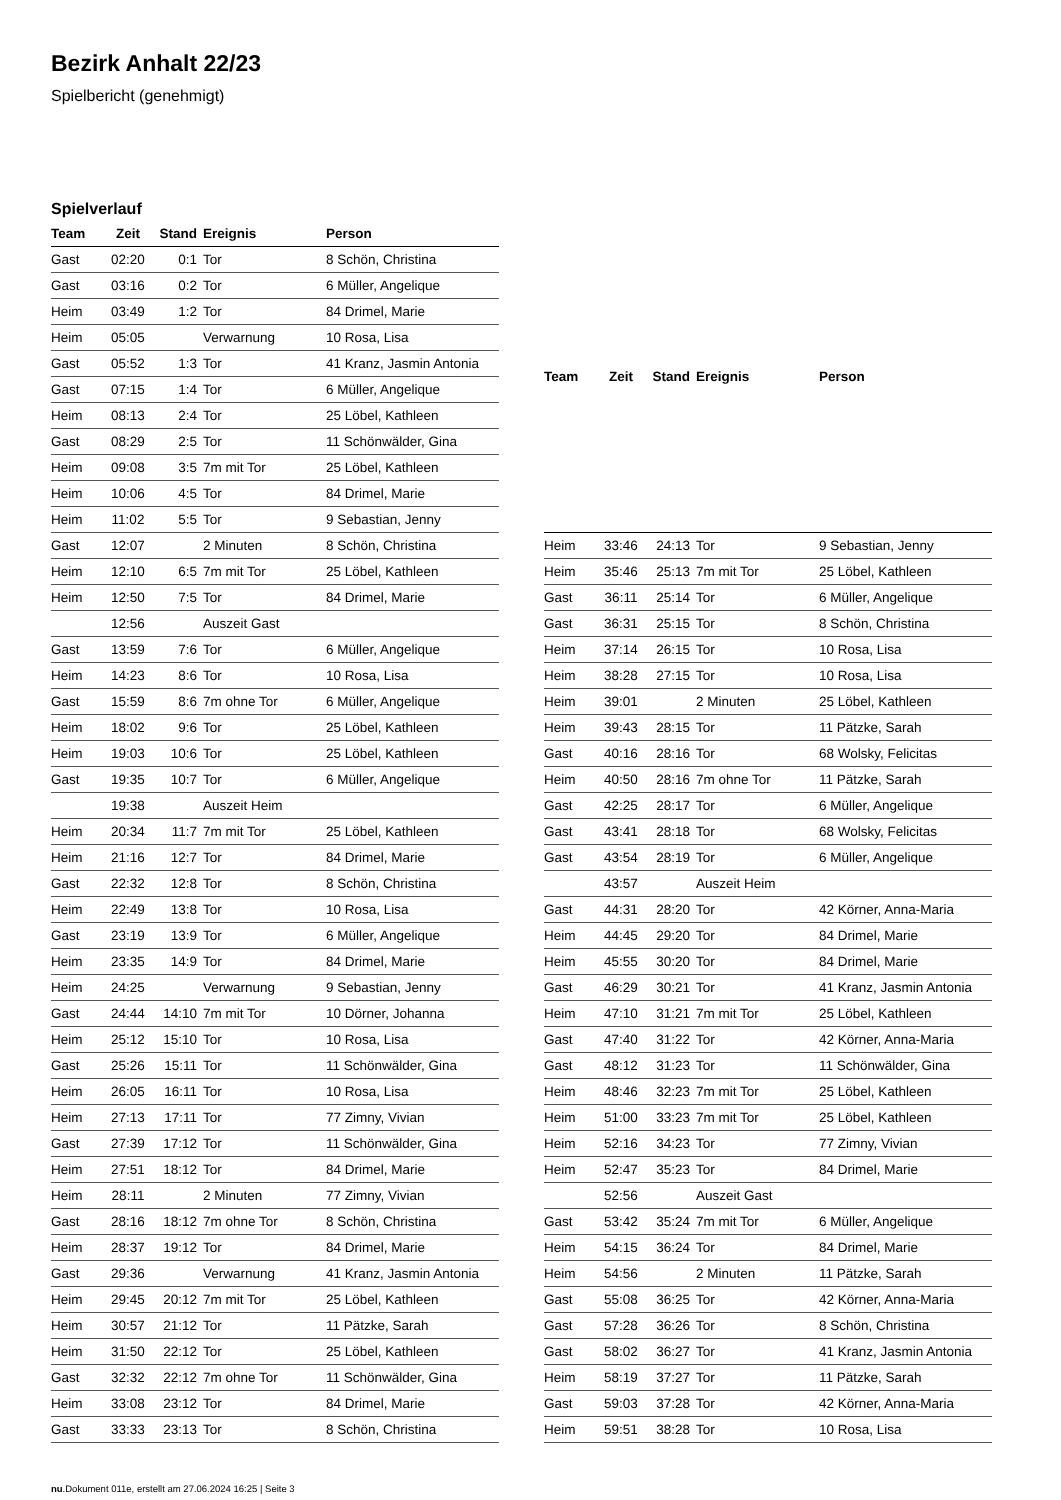Bezirk Anhalt 22/23
Spielbericht (genehmigt)
Spielverlauf
| Team | Zeit | Stand | Ereignis | Person |
| --- | --- | --- | --- | --- |
| Gast | 02:20 | 0:1 | Tor | 8 Schön, Christina |
| Gast | 03:16 | 0:2 | Tor | 6 Müller, Angelique |
| Heim | 03:49 | 1:2 | Tor | 84 Drimel, Marie |
| Heim | 05:05 | | Verwarnung | 10 Rosa, Lisa |
| Gast | 05:52 | 1:3 | Tor | 41 Kranz, Jasmin Antonia |
| Gast | 07:15 | 1:4 | Tor | 6 Müller, Angelique |
| Heim | 08:13 | 2:4 | Tor | 25 Löbel, Kathleen |
| Gast | 08:29 | 2:5 | Tor | 11 Schönwälder, Gina |
| Heim | 09:08 | 3:5 | 7m mit Tor | 25 Löbel, Kathleen |
| Heim | 10:06 | 4:5 | Tor | 84 Drimel, Marie |
| Heim | 11:02 | 5:5 | Tor | 9 Sebastian, Jenny |
| Gast | 12:07 | | 2 Minuten | 8 Schön, Christina |
| Heim | 12:10 | 6:5 | 7m mit Tor | 25 Löbel, Kathleen |
| Heim | 12:50 | 7:5 | Tor | 84 Drimel, Marie |
| | 12:56 | | Auszeit Gast | |
| Gast | 13:59 | 7:6 | Tor | 6 Müller, Angelique |
| Heim | 14:23 | 8:6 | Tor | 10 Rosa, Lisa |
| Gast | 15:59 | 8:6 | 7m ohne Tor | 6 Müller, Angelique |
| Heim | 18:02 | 9:6 | Tor | 25 Löbel, Kathleen |
| Heim | 19:03 | 10:6 | Tor | 25 Löbel, Kathleen |
| Gast | 19:35 | 10:7 | Tor | 6 Müller, Angelique |
| | 19:38 | | Auszeit Heim | |
| Heim | 20:34 | 11:7 | 7m mit Tor | 25 Löbel, Kathleen |
| Heim | 21:16 | 12:7 | Tor | 84 Drimel, Marie |
| Gast | 22:32 | 12:8 | Tor | 8 Schön, Christina |
| Heim | 22:49 | 13:8 | Tor | 10 Rosa, Lisa |
| Gast | 23:19 | 13:9 | Tor | 6 Müller, Angelique |
| Heim | 23:35 | 14:9 | Tor | 84 Drimel, Marie |
| Heim | 24:25 | | Verwarnung | 9 Sebastian, Jenny |
| Gast | 24:44 | 14:10 | 7m mit Tor | 10 Dörner, Johanna |
| Heim | 25:12 | 15:10 | Tor | 10 Rosa, Lisa |
| Gast | 25:26 | 15:11 | Tor | 11 Schönwälder, Gina |
| Heim | 26:05 | 16:11 | Tor | 10 Rosa, Lisa |
| Heim | 27:13 | 17:11 | Tor | 77 Zimny, Vivian |
| Gast | 27:39 | 17:12 | Tor | 11 Schönwälder, Gina |
| Heim | 27:51 | 18:12 | Tor | 84 Drimel, Marie |
| Heim | 28:11 | | 2 Minuten | 77 Zimny, Vivian |
| Gast | 28:16 | 18:12 | 7m ohne Tor | 8 Schön, Christina |
| Heim | 28:37 | 19:12 | Tor | 84 Drimel, Marie |
| Gast | 29:36 | | Verwarnung | 41 Kranz, Jasmin Antonia |
| Heim | 29:45 | 20:12 | 7m mit Tor | 25 Löbel, Kathleen |
| Heim | 30:57 | 21:12 | Tor | 11 Pätzke, Sarah |
| Heim | 31:50 | 22:12 | Tor | 25 Löbel, Kathleen |
| Gast | 32:32 | 22:12 | 7m ohne Tor | 11 Schönwälder, Gina |
| Heim | 33:08 | 23:12 | Tor | 84 Drimel, Marie |
| Gast | 33:33 | 23:13 | Tor | 8 Schön, Christina |
| Team | Zeit | Stand | Ereignis | Person |
| --- | --- | --- | --- | --- |
| Heim | 33:46 | 24:13 | Tor | 9 Sebastian, Jenny |
| Heim | 35:46 | 25:13 | 7m mit Tor | 25 Löbel, Kathleen |
| Gast | 36:11 | 25:14 | Tor | 6 Müller, Angelique |
| Gast | 36:31 | 25:15 | Tor | 8 Schön, Christina |
| Heim | 37:14 | 26:15 | Tor | 10 Rosa, Lisa |
| Heim | 38:28 | 27:15 | Tor | 10 Rosa, Lisa |
| Heim | 39:01 | | 2 Minuten | 25 Löbel, Kathleen |
| Heim | 39:43 | 28:15 | Tor | 11 Pätzke, Sarah |
| Gast | 40:16 | 28:16 | Tor | 68 Wolsky, Felicitas |
| Heim | 40:50 | 28:16 | 7m ohne Tor | 11 Pätzke, Sarah |
| Gast | 42:25 | 28:17 | Tor | 6 Müller, Angelique |
| Gast | 43:41 | 28:18 | Tor | 68 Wolsky, Felicitas |
| Gast | 43:54 | 28:19 | Tor | 6 Müller, Angelique |
| | 43:57 | | Auszeit Heim | |
| Gast | 44:31 | 28:20 | Tor | 42 Körner, Anna-Maria |
| Heim | 44:45 | 29:20 | Tor | 84 Drimel, Marie |
| Heim | 45:55 | 30:20 | Tor | 84 Drimel, Marie |
| Gast | 46:29 | 30:21 | Tor | 41 Kranz, Jasmin Antonia |
| Heim | 47:10 | 31:21 | 7m mit Tor | 25 Löbel, Kathleen |
| Gast | 47:40 | 31:22 | Tor | 42 Körner, Anna-Maria |
| Gast | 48:12 | 31:23 | Tor | 11 Schönwälder, Gina |
| Heim | 48:46 | 32:23 | 7m mit Tor | 25 Löbel, Kathleen |
| Heim | 51:00 | 33:23 | 7m mit Tor | 25 Löbel, Kathleen |
| Heim | 52:16 | 34:23 | Tor | 77 Zimny, Vivian |
| Heim | 52:47 | 35:23 | Tor | 84 Drimel, Marie |
| | 52:56 | | Auszeit Gast | |
| Gast | 53:42 | 35:24 | 7m mit Tor | 6 Müller, Angelique |
| Heim | 54:15 | 36:24 | Tor | 84 Drimel, Marie |
| Heim | 54:56 | | 2 Minuten | 11 Pätzke, Sarah |
| Gast | 55:08 | 36:25 | Tor | 42 Körner, Anna-Maria |
| Gast | 57:28 | 36:26 | Tor | 8 Schön, Christina |
| Gast | 58:02 | 36:27 | Tor | 41 Kranz, Jasmin Antonia |
| Heim | 58:19 | 37:27 | Tor | 11 Pätzke, Sarah |
| Gast | 59:03 | 37:28 | Tor | 42 Körner, Anna-Maria |
| Heim | 59:51 | 38:28 | Tor | 10 Rosa, Lisa |
nu.Dokument 011e, erstellt am 27.06.2024 16:25 | Seite 3